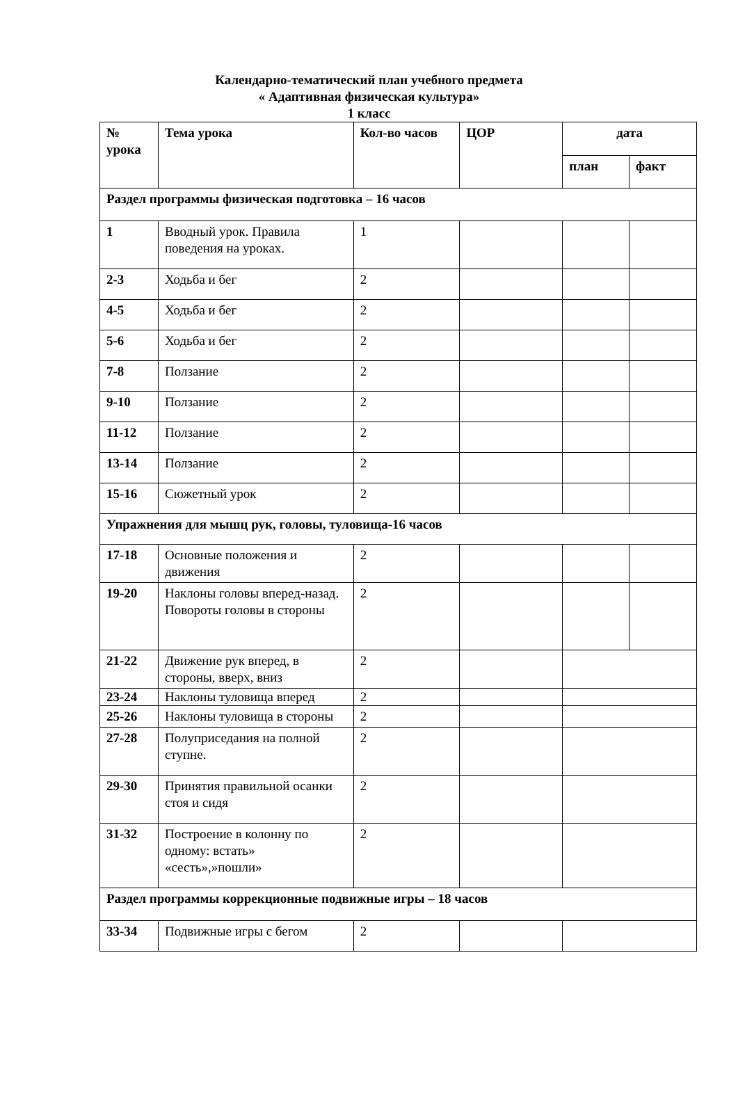Календарно-тематический план учебного предмета
« Адаптивная физическая культура»
1 класс
| № урока | Тема урока | Кол-во часов | ЦОР | дата | |
| --- | --- | --- | --- | --- | --- |
| | | | | план | факт |
| Раздел программы физическая подготовка – 16 часов | | | | | |
| 1 | Вводный урок. Правила поведения на уроках. | 1 | | | |
| 2-3 | Ходьба и бег | 2 | | | |
| 4-5 | Ходьба и бег | 2 | | | |
| 5-6 | Ходьба и бег | 2 | | | |
| 7-8 | Ползание | 2 | | | |
| 9-10 | Ползание | 2 | | | |
| 11-12 | Ползание | 2 | | | |
| 13-14 | Ползание | 2 | | | |
| 15-16 | Сюжетный урок | 2 | | | |
| Упражнения для мышц рук, головы, туловища-16 часов | | | | | |
| 17-18 | Основные положения и движения | 2 | | | |
| 19-20 | Наклоны головы вперед-назад. Повороты головы в стороны | 2 | | | |
| 21-22 | Движение рук вперед, в стороны, вверх, вниз | 2 | | | |
| 23-24 | Наклоны туловища вперед | 2 | | | |
| 25-26 | Наклоны туловища в стороны | 2 | | | |
| 27-28 | Полуприседания на полной ступне. | 2 | | | |
| 29-30 | Принятия правильной осанки стоя и сидя | 2 | | | |
| 31-32 | Построение в колонну по одному: встать» «сесть»,»пошли» | 2 | | | |
| Раздел программы коррекционные подвижные игры – 18 часов | | | | | |
| 33-34 | Подвижные игры с бегом | 2 | | | |